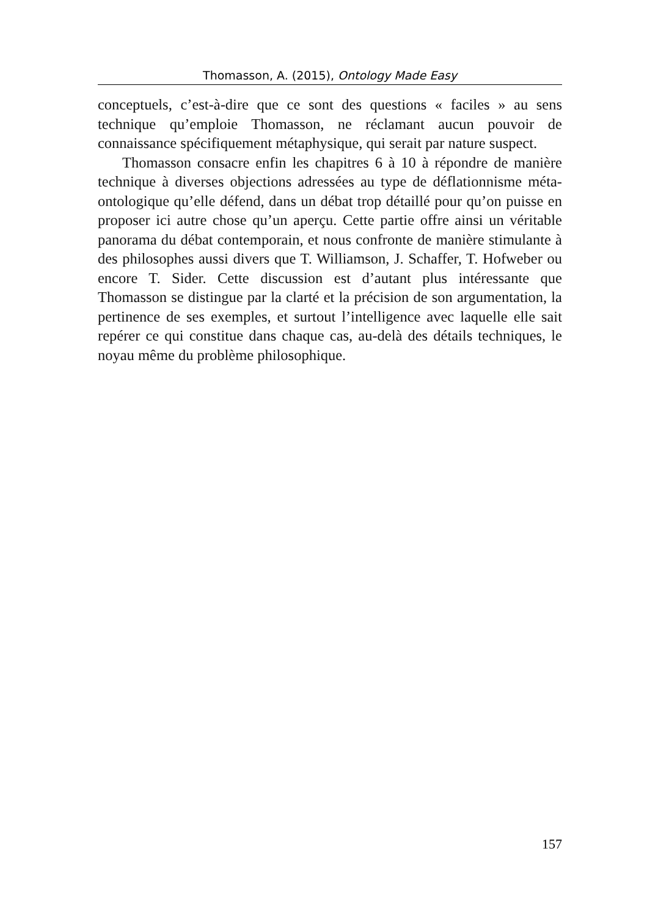Thomasson, A. (2015), Ontology Made Easy
conceptuels, c’est-à-dire que ce sont des questions « faciles » au sens technique qu’emploie Thomasson, ne réclamant aucun pouvoir de connaissance spécifiquement métaphysique, qui serait par nature suspect.
Thomasson consacre enfin les chapitres 6 à 10 à répondre de manière technique à diverses objections adressées au type de déflationnisme méta-ontologique qu’elle défend, dans un débat trop détaillé pour qu’on puisse en proposer ici autre chose qu’un aperçu. Cette partie offre ainsi un véritable panorama du débat contemporain, et nous confronte de manière stimulante à des philosophes aussi divers que T. Williamson, J. Schaffer, T. Hofweber ou encore T. Sider. Cette discussion est d’autant plus intéressante que Thomasson se distingue par la clarté et la précision de son argumentation, la pertinence de ses exemples, et surtout l’intelligence avec laquelle elle sait repérer ce qui constitue dans chaque cas, au-delà des détails techniques, le noyau même du problème philosophique.
157